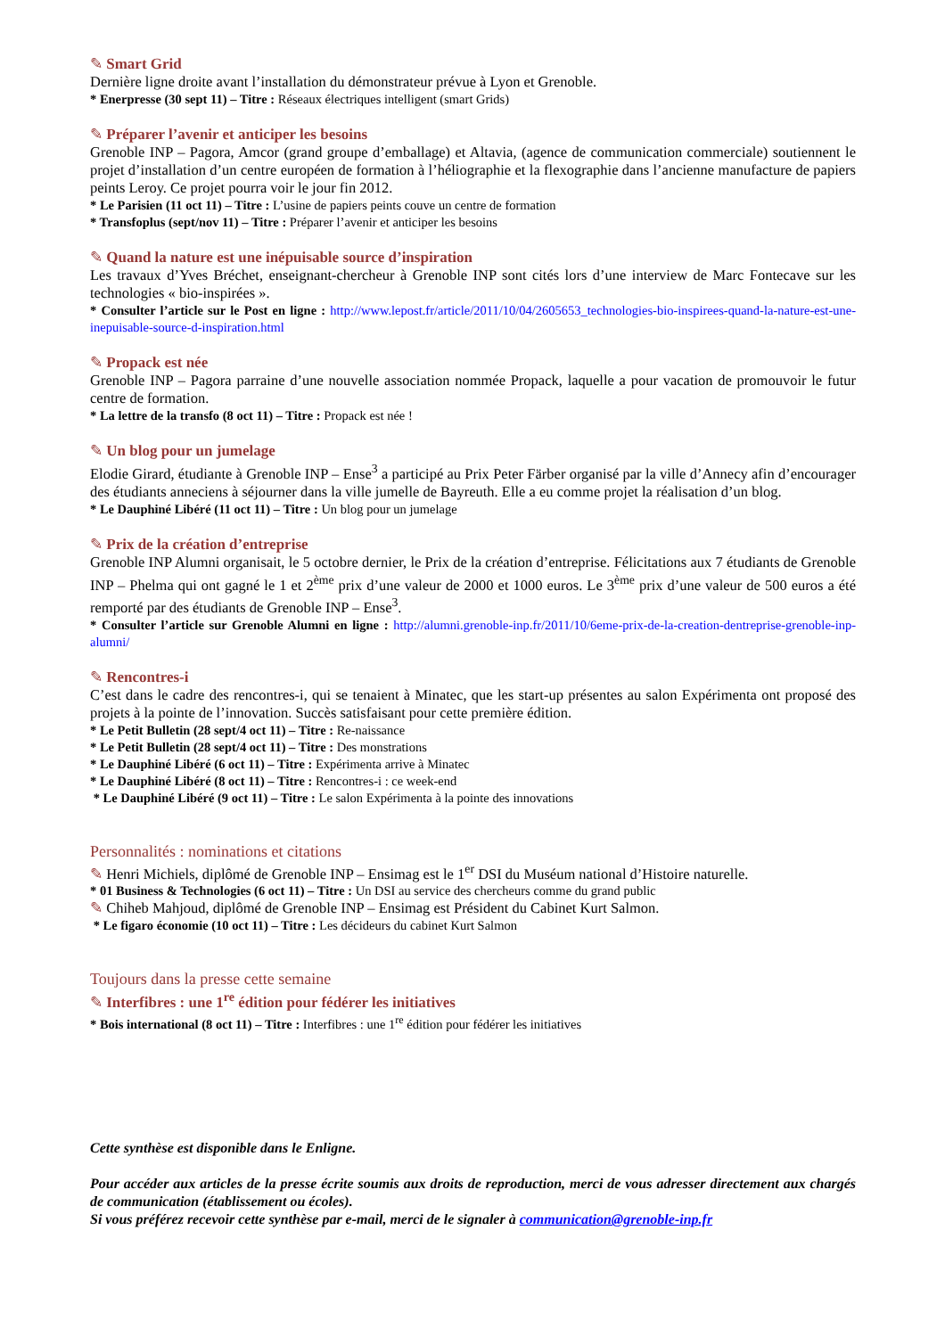✎ Smart Grid
Dernière ligne droite avant l’installation du démonstrateur prévue à Lyon et Grenoble.
* Enerpresse (30 sept 11) – Titre : Réseaux électriques intelligent (smart Grids)
✎ Préparer l’avenir et anticiper les besoins
Grenoble INP – Pagora, Amcor (grand groupe d’emballage) et Altavia, (agence de communication commerciale) soutiennent le projet d’installation d’un centre européen de formation à l’héliographie et la flexographie dans l’ancienne manufacture de papiers peints Leroy. Ce projet pourra voir le jour fin 2012.
* Le Parisien (11 oct 11) – Titre : L’usine de papiers peints couve un centre de formation
* Transfoplus (sept/nov 11) – Titre : Préparer l’avenir et anticiper les besoins
✎ Quand la nature est une inépuisable source d’inspiration
Les travaux d’Yves Bréchet, enseignant-chercheur à Grenoble INP sont cités lors d’une interview de Marc Fontecave sur les technologies « bio-inspirées ».
* Consulter l’article sur le Post en ligne : http://www.lepost.fr/article/2011/10/04/2605653_technologies-bio-inspirees-quand-la-nature-est-une-inepuisable-source-d-inspiration.html
✎ Propack est née
Grenoble INP – Pagora parraine d’une nouvelle association nommée Propack, laquelle a pour vacation de promouvoir le futur centre de formation.
* La lettre de la transfo (8 oct 11) – Titre : Propack est née !
✎ Un blog pour un jumelage
Elodie Girard, étudiante à Grenoble INP – Ense<sup>3</sup> a participé au Prix Peter Färber organisé par la ville d’Annecy afin d’encourager des étudiants anneciens à séjourner dans la ville jumelle de Bayreuth. Elle a eu comme projet la réalisation d’un blog.
* Le Dauphiné Libéré (11 oct 11) – Titre : Un blog pour un jumelage
✎ Prix de la création d’entreprise
Grenoble INP Alumni organisait, le 5 octobre dernier, le Prix de la création d’entreprise. Félicitations aux 7 étudiants de Grenoble INP – Phelma qui ont gagné le 1 et 2<sup>ème</sup> prix d’une valeur de 2000 et 1000 euros. Le 3<sup>ème</sup> prix d’une valeur de 500 euros a été remporté par des étudiants de Grenoble INP – Ense<sup>3</sup>.
* Consulter l’article sur Grenoble Alumni en ligne : http://alumni.grenoble-inp.fr/2011/10/6eme-prix-de-la-creation-dentreprise-grenoble-inp-alumni/
✎ Rencontres-i
C’est dans le cadre des rencontres-i, qui se tenaient à Minatec, que les start-up présentes au salon Expérimenta ont proposé des projets à la pointe de l’innovation. Succès satisfaisant pour cette première édition.
* Le Petit Bulletin (28 sept/4 oct 11) – Titre : Re-naissance
* Le Petit Bulletin (28 sept/4 oct 11) – Titre : Des monstrations
* Le Dauphiné Libéré (6 oct 11) – Titre : Expérimenta arrive à Minatec
* Le Dauphiné Libéré (8 oct 11) – Titre : Rencontres-i : ce week-end
* Le Dauphiné Libéré (9 oct 11) – Titre : Le salon Expérimenta à la pointe des innovations
Personnalités : nominations et citations
✎ Henri Michiels, diplômé de Grenoble INP – Ensimag est le 1<sup>er</sup> DSI du Muséum national d’Histoire naturelle.
* 01 Business & Technologies (6 oct 11) – Titre : Un DSI au service des chercheurs comme du grand public
✎ Chiheb Mahjoud, diplômé de Grenoble INP – Ensimag est Président du Cabinet Kurt Salmon.
* Le figaro économie (10 oct 11) – Titre : Les décideurs du cabinet Kurt Salmon
Toujours dans la presse cette semaine
✎ Interfibres : une 1<sup>re</sup> édition pour fédérer les initiatives
* Bois international (8 oct 11) – Titre : Interfibres : une 1<sup>re</sup> édition pour fédérer les initiatives
Cette synthèse est disponible dans le Enligne.
Pour accéder aux articles de la presse écrite soumis aux droits de reproduction, merci de vous adresser directement aux chargés de communication (établissement ou écoles).
Si vous préférez recevoir cette synthèse par e-mail, merci de le signaler à communication@grenoble-inp.fr